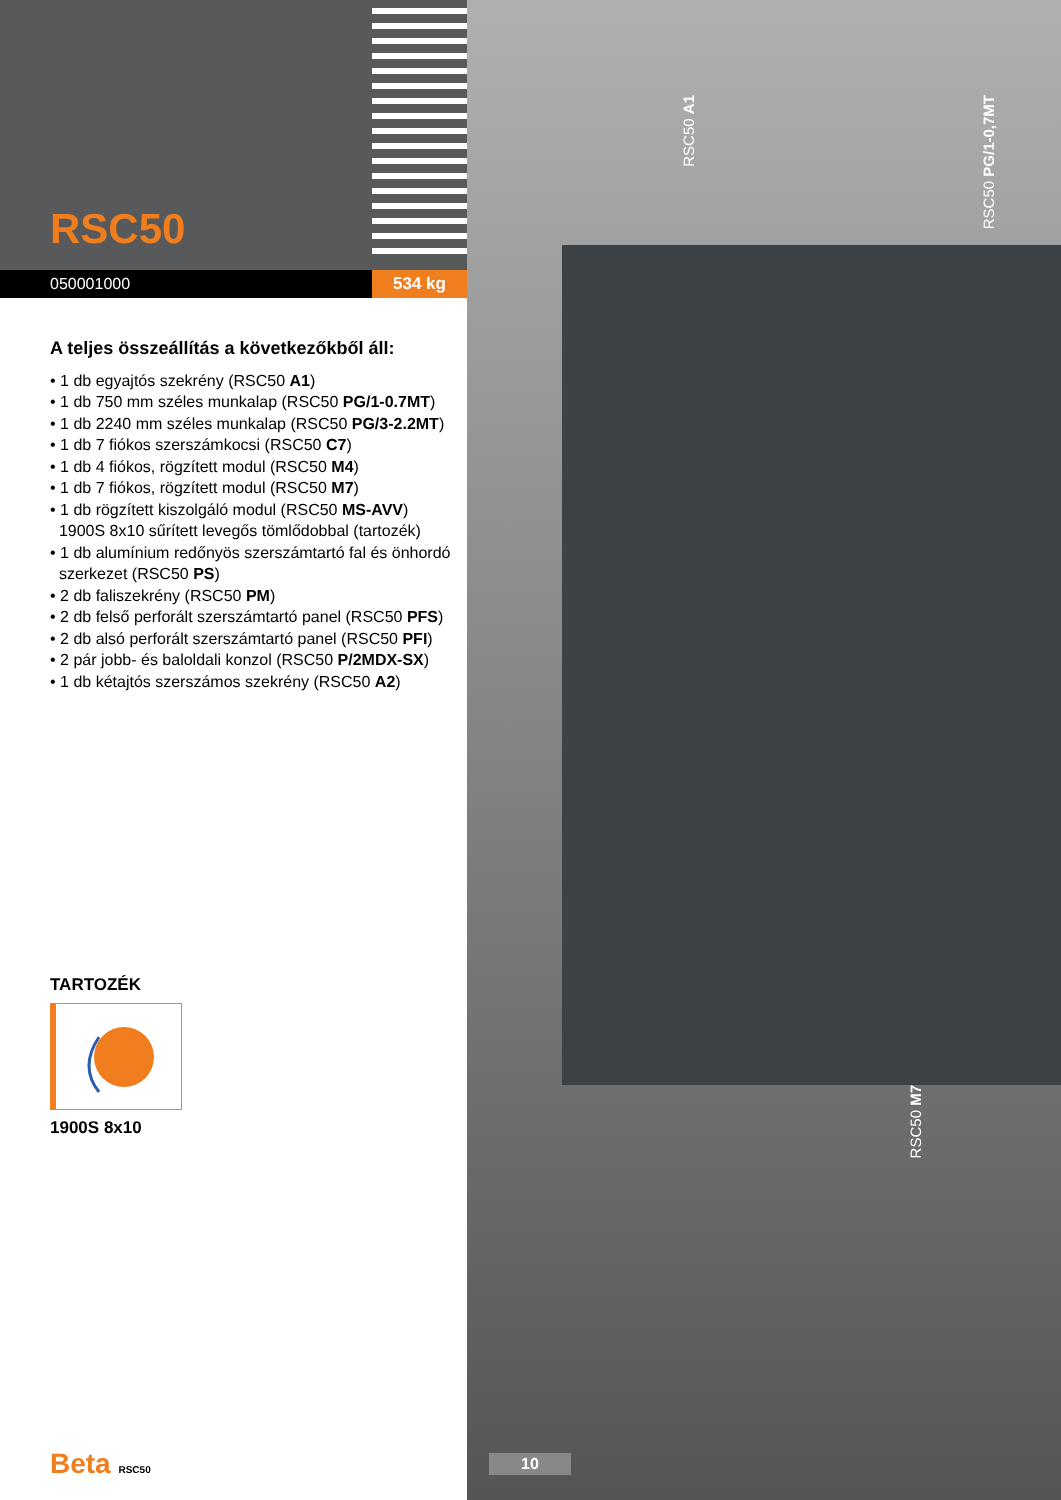RSC50
050001000
534 kg
A teljes összeállítás a következőkből áll:
• 1 db egyajtós szekrény (RSC50 A1)
• 1 db 750 mm széles munkalap (RSC50 PG/1-0.7MT)
• 1 db 2240 mm széles munkalap (RSC50 PG/3-2.2MT)
• 1 db 7 fiókos szerszámkocsi (RSC50 C7)
• 1 db 4 fiókos, rögzített modul (RSC50 M4)
• 1 db 7 fiókos, rögzített modul (RSC50 M7)
• 1 db rögzített kiszolgáló modul (RSC50 MS-AVV)
1900S 8x10 sűrített levegős tömlődobbal (tartozék)
• 1 db alumínium redőnyös szerszámtartó fal és önhordó
szerkezet (RSC50 PS)
• 2 db faliszekrény (RSC50 PM)
• 2 db felső perforált szerszámtartó panel (RSC50 PFS)
• 2 db alsó perforált szerszámtartó panel (RSC50 PFI)
• 2 pár jobb- és baloldali konzol (RSC50 P/2MDX-SX)
• 1 db kétajtós szerszámos szekrény (RSC50 A2)
TARTOZÉK
1900S 8x10
Beta RSC50
RSC50 A1
RSC50 PG/1-0,7MT
RSC50 M7
10